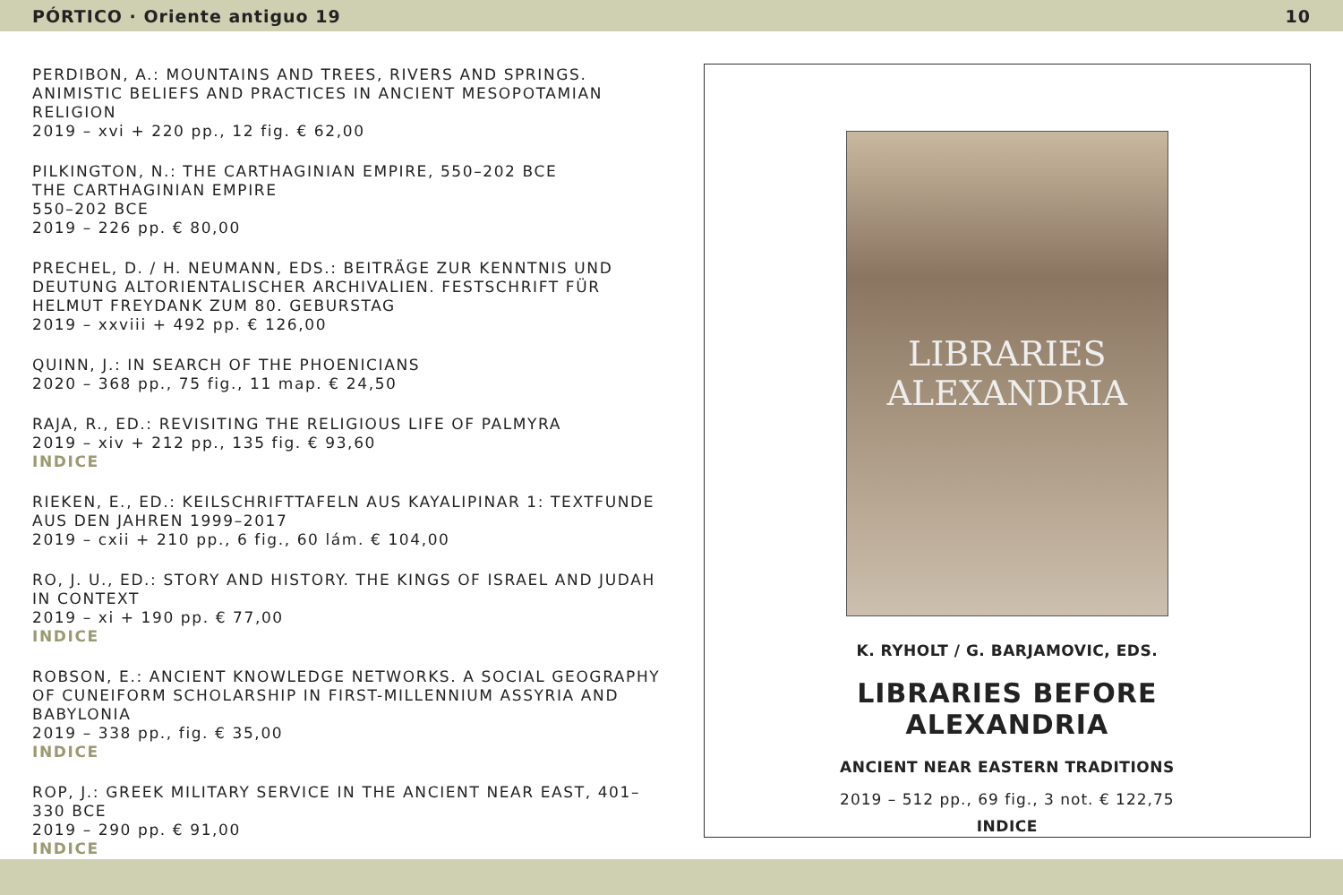PÓRTICO · Oriente antiguo 19 10
PERDIBON, A.: MOUNTAINS AND TREES, RIVERS AND SPRINGS. ANIMISTIC BELIEFS AND PRACTICES IN ANCIENT MESOPOTAMIAN RELIGION
2019 – xvi + 220 pp., 12 fig. € 62,00
PILKINGTON, N.: THE CARTHAGINIAN EMPIRE, 550–202 BCE
THE CARTHAGINIAN EMPIRE
550–202 BCE
2019 – 226 pp. € 80,00
PRECHEL, D. / H. NEUMANN, EDS.: BEITRÄGE ZUR KENNTNIS UND DEUTUNG ALTORIENTALISCHER ARCHIVALIEN. FESTSCHRIFT FÜR HELMUT FREYDANK ZUM 80. GEBURSTAG
2019 – xxviii + 492 pp. € 126,00
QUINN, J.: IN SEARCH OF THE PHOENICIANS
2020 – 368 pp., 75 fig., 11 map. € 24,50
RAJA, R., ED.: REVISITING THE RELIGIOUS LIFE OF PALMYRA
2019 – xiv + 212 pp., 135 fig. € 93,60
INDICE
RIEKEN, E., ED.: KEILSCHRIFTTAFELN AUS KAYALIPINAR 1: TEXTFUNDE AUS DEN JAHREN 1999–2017
2019 – cxii + 210 pp., 6 fig., 60 lám. € 104,00
RO, J. U., ED.: STORY AND HISTORY. THE KINGS OF ISRAEL AND JUDAH IN CONTEXT
2019 – xi + 190 pp. € 77,00
INDICE
ROBSON, E.: ANCIENT KNOWLEDGE NETWORKS. A SOCIAL GEOGRAPHY OF CUNEIFORM SCHOLARSHIP IN FIRST-MILLENNIUM ASSYRIA AND BABYLONIA
2019 – 338 pp., fig. € 35,00
INDICE
ROP, J.: GREEK MILITARY SERVICE IN THE ANCIENT NEAR EAST, 401–330 BCE
2019 – 290 pp. € 91,00
INDICE
LIBRARIES
ALEXANDRIA
K. RYHOLT / G. BARJAMOVIC, EDS.
LIBRARIES BEFORE
ALEXANDRIA
ANCIENT NEAR EASTERN TRADITIONS
2019 – 512 pp., 69 fig., 3 not. € 122,75
INDICE